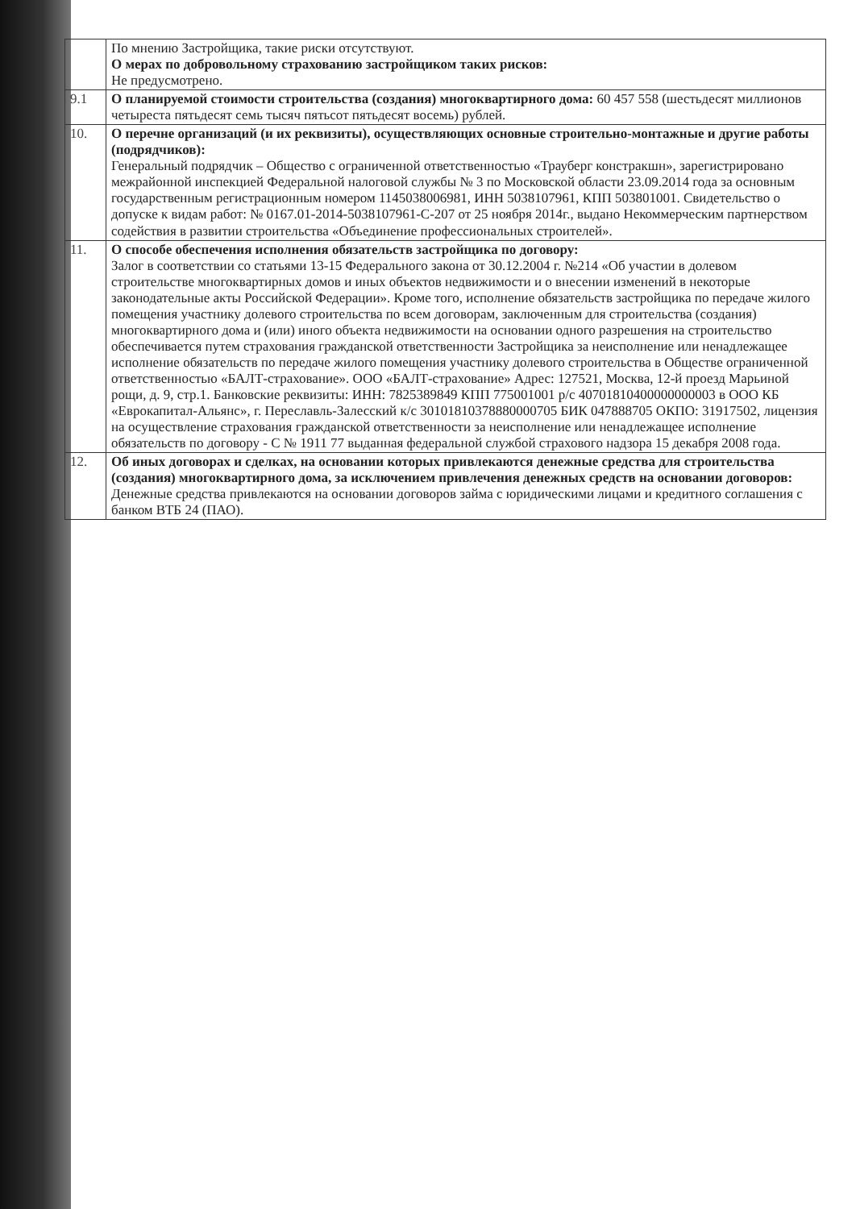| | По мнению Застройщика, такие риски отсутствуют. О мерах по добровольному страхованию застройщиком таких рисков: Не предусмотрено. |
| 9.1 | О планируемой стоимости строительства (создания) многоквартирного дома: 60 457 558 (шестьдесят миллионов четыреста пятьдесят семь тысяч пятьсот пятьдесят восемь) рублей. |
| 10. | О перечне организаций (и их реквизиты), осуществляющих основные строительно-монтажные и другие работы (подрядчиков): Генеральный подрядчик – Общество с ограниченной ответственностью «Трауберг констракшн», зарегистрировано межрайонной инспекцией Федеральной налоговой службы № 3 по Московской области 23.09.2014 года за основным государственным регистрационным номером 1145038006981, ИНН 5038107961, КПП 503801001. Свидетельство о допуске к видам работ: № 0167.01-2014-5038107961-С-207 от 25 ноября 2014г., выдано Некоммерческим партнерством содействия в развитии строительства «Объединение профессиональных строителей». |
| 11. | О способе обеспечения исполнения обязательств застройщика по договору: Залог в соответствии со статьями 13-15 Федерального закона от 30.12.2004 г. №214 «Об участии в долевом строительстве многоквартирных домов и иных объектов недвижимости и о внесении изменений в некоторые законодательные акты Российской Федерации». Кроме того, исполнение обязательств застройщика по передаче жилого помещения участнику долевого строительства по всем договорам, заключенным для строительства (создания) многоквартирного дома и (или) иного объекта недвижимости на основании одного разрешения на строительство обеспечивается путем страхования гражданской ответственности Застройщика за неисполнение или ненадлежащее исполнение обязательств по передаче жилого помещения участнику долевого строительства в Обществе ограниченной ответственностью «БАЛТ-страхование». ООО «БАЛТ-страхование» Адрес: 127521, Москва, 12-й проезд Марьиной рощи, д. 9, стр.1. Банковские реквизиты: ИНН: 7825389849 КПП 775001001 р/с 40701810400000000003 в ООО КБ «Еврокапитал-Альянс», г. Переславль-Залесский к/с 30101810378880000705 БИК 047888705 ОКПО: 31917502, лицензия на осуществление страхования гражданской ответственности за неисполнение или ненадлежащее исполнение обязательств по договору - С № 1911 77 выданная федеральной службой страхового надзора 15 декабря 2008 года. |
| 12. | Об иных договорах и сделках, на основании которых привлекаются денежные средства для строительства (создания) многоквартирного дома, за исключением привлечения денежных средств на основании договоров: Денежные средства привлекаются на основании договоров займа с юридическими лицами и кредитного соглашения с банком ВТБ 24 (ПАО). |